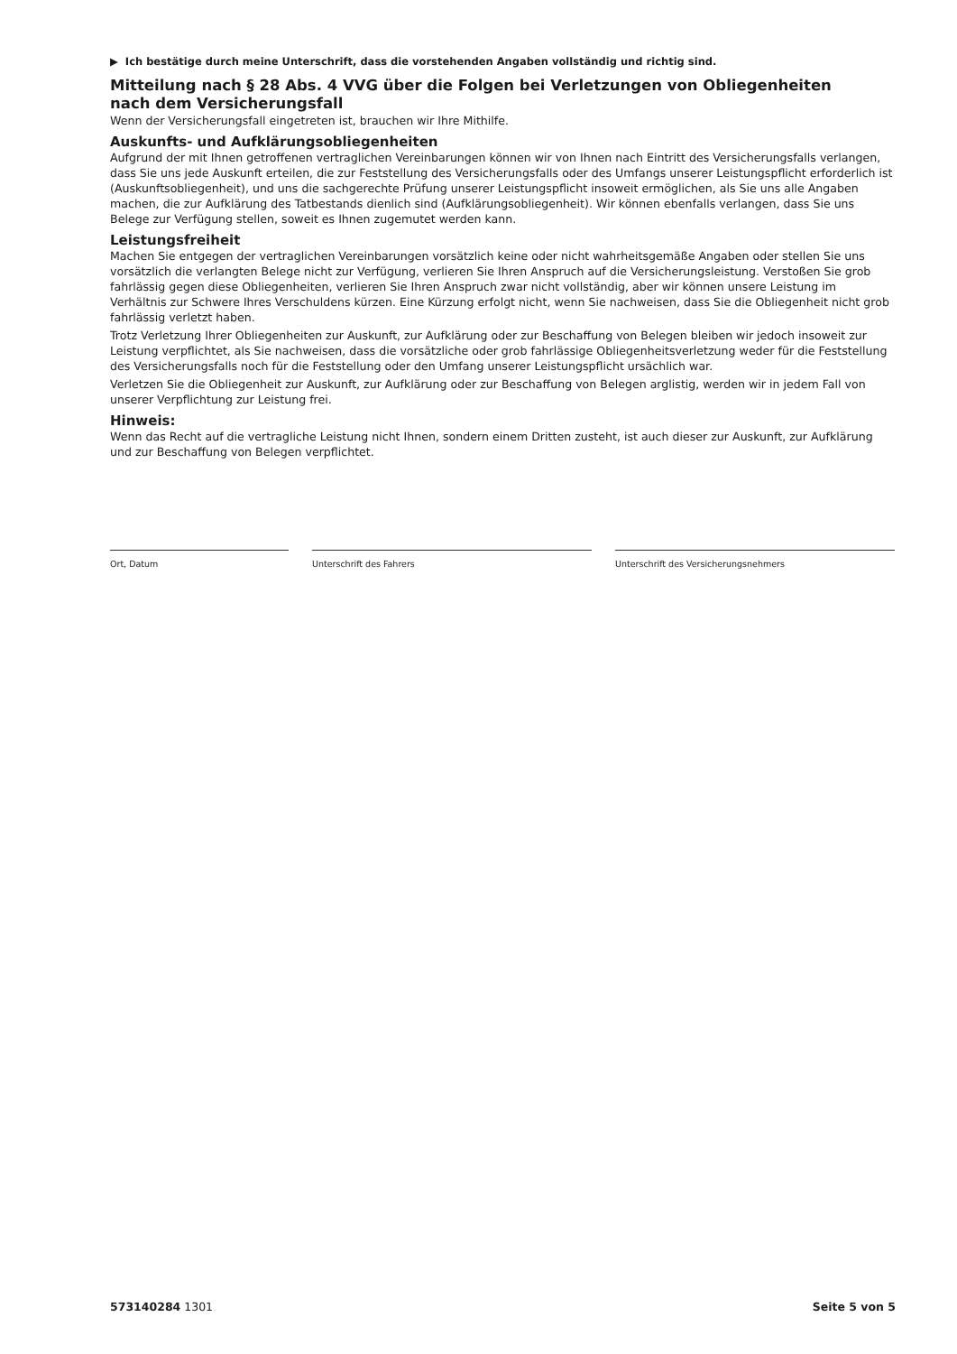▶ Ich bestätige durch meine Unterschrift, dass die vorstehenden Angaben vollständig und richtig sind.
Mitteilung nach § 28 Abs. 4 VVG über die Folgen bei Verletzungen von Obliegenheiten
nach dem Versicherungsfall
Wenn der Versicherungsfall eingetreten ist, brauchen wir Ihre Mithilfe.
Auskunfts- und Aufklärungsobliegenheiten
Aufgrund der mit Ihnen getroffenen vertraglichen Vereinbarungen können wir von Ihnen nach Eintritt des Versicherungsfalls verlangen, dass Sie uns jede Auskunft erteilen, die zur Feststellung des Versicherungsfalls oder des Umfangs unserer Leistungspflicht erforderlich ist (Auskunftsobliegenheit), und uns die sachgerechte Prüfung unserer Leistungspflicht insoweit ermöglichen, als Sie uns alle Angaben machen, die zur Aufklärung des Tatbestands dienlich sind (Aufklärungsobliegenheit). Wir können ebenfalls verlangen, dass Sie uns Belege zur Verfügung stellen, soweit es Ihnen zugemutet werden kann.
Leistungsfreiheit
Machen Sie entgegen der vertraglichen Vereinbarungen vorsätzlich keine oder nicht wahrheitsgemäße Angaben oder stellen Sie uns vorsätzlich die verlangten Belege nicht zur Verfügung, verlieren Sie Ihren Anspruch auf die Versicherungsleistung. Verstoßen Sie grob fahrlässig gegen diese Obliegenheiten, verlieren Sie Ihren Anspruch zwar nicht vollständig, aber wir können unsere Leistung im Verhältnis zur Schwere Ihres Verschuldens kürzen. Eine Kürzung erfolgt nicht, wenn Sie nachweisen, dass Sie die Obliegenheit nicht grob fahrlässig verletzt haben.
Trotz Verletzung Ihrer Obliegenheiten zur Auskunft, zur Aufklärung oder zur Beschaffung von Belegen bleiben wir jedoch insoweit zur Leistung verpflichtet, als Sie nachweisen, dass die vorsätzliche oder grob fahrlässige Obliegenheitsverletzung weder für die Feststellung des Versicherungsfalls noch für die Feststellung oder den Umfang unserer Leistungspflicht ursächlich war.
Verletzen Sie die Obliegenheit zur Auskunft, zur Aufklärung oder zur Beschaffung von Belegen arglistig, werden wir in jedem Fall von unserer Verpflichtung zur Leistung frei.
Hinweis:
Wenn das Recht auf die vertragliche Leistung nicht Ihnen, sondern einem Dritten zusteht, ist auch dieser zur Auskunft, zur Aufklärung und zur Beschaffung von Belegen verpflichtet.
Ort, Datum Unterschrift des Fahrers Unterschrift des Versicherungsnehmers
573140284 1301 Seite 5 von 5